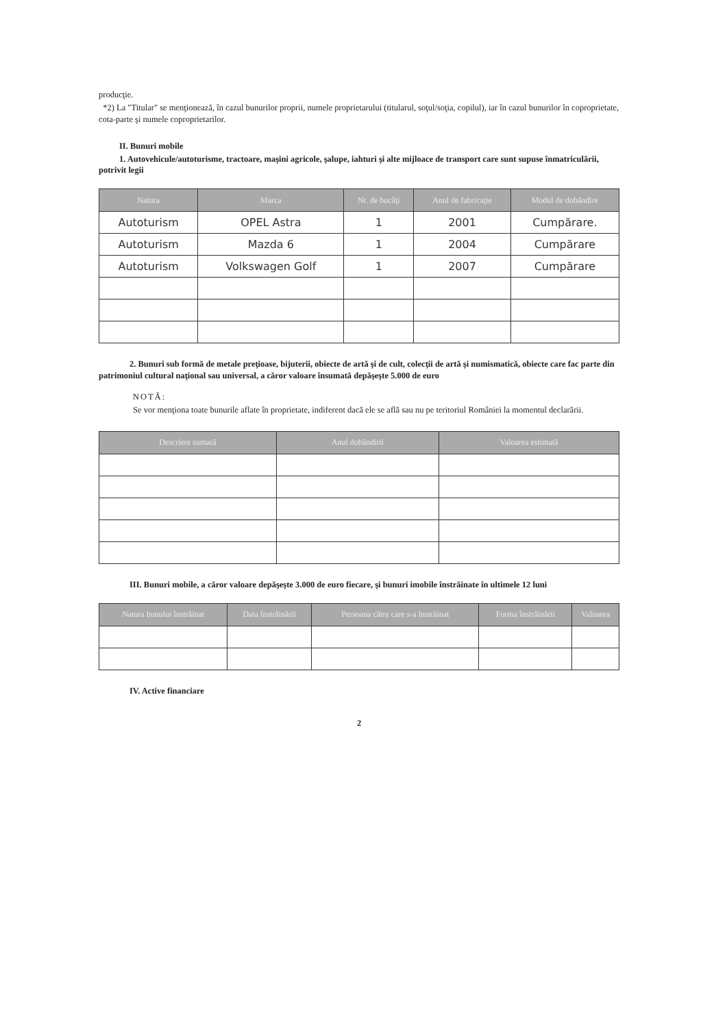producţie.
*2) La "Titular" se menţionează, în cazul bunurilor proprii, numele proprietarului (titularul, soţul/soţia, copilul), iar în cazul bunurilor în coproprietate, cota-parte şi numele coproprietarilor.
II. Bunuri mobile
1. Autovehicule/autoturisme, tractoare, maşini agricole, şalupe, iahturi şi alte mijloace de transport care sunt supuse înmatriculării, potrivit legii
| Natura | Marca | Nr. de bucăţi | Anul de fabricaţie | Modul de dobândire |
| --- | --- | --- | --- | --- |
| Autoturism | OPEL Astra | 1 | 2001 | Cumpărare. |
| Autoturism | Mazda 6 | 1 | 2004 | Cumpărare |
| Autoturism | Volkswagen Golf | 1 | 2007 | Cumpărare |
2. Bunuri sub formă de metale preţioase, bijuterii, obiecte de artă şi de cult, colecţii de artă şi numismatică, obiecte care fac parte din patrimoniul cultural naţional sau universal, a căror valoare însumată depăşeşte 5.000 de euro
NOTĂ:
Se vor menţiona toate bunurile aflate în proprietate, indiferent dacă ele se află sau nu pe teritoriul României la momentul declarării.
| Descriere sumară | Anul dobândirii | Valoarea estimată |
| --- | --- | --- |
III. Bunuri mobile, a căror valoare depăşeşte 3.000 de euro fiecare, şi bunuri imobile înstrăinate în ultimele 12 luni
| Natura bunului înstrăinat | Data înstrăinării | Persoana către care s-a înstrăinat | Forma înstrăinării | Valoarea |
| --- | --- | --- | --- | --- |
IV. Active financiare
2